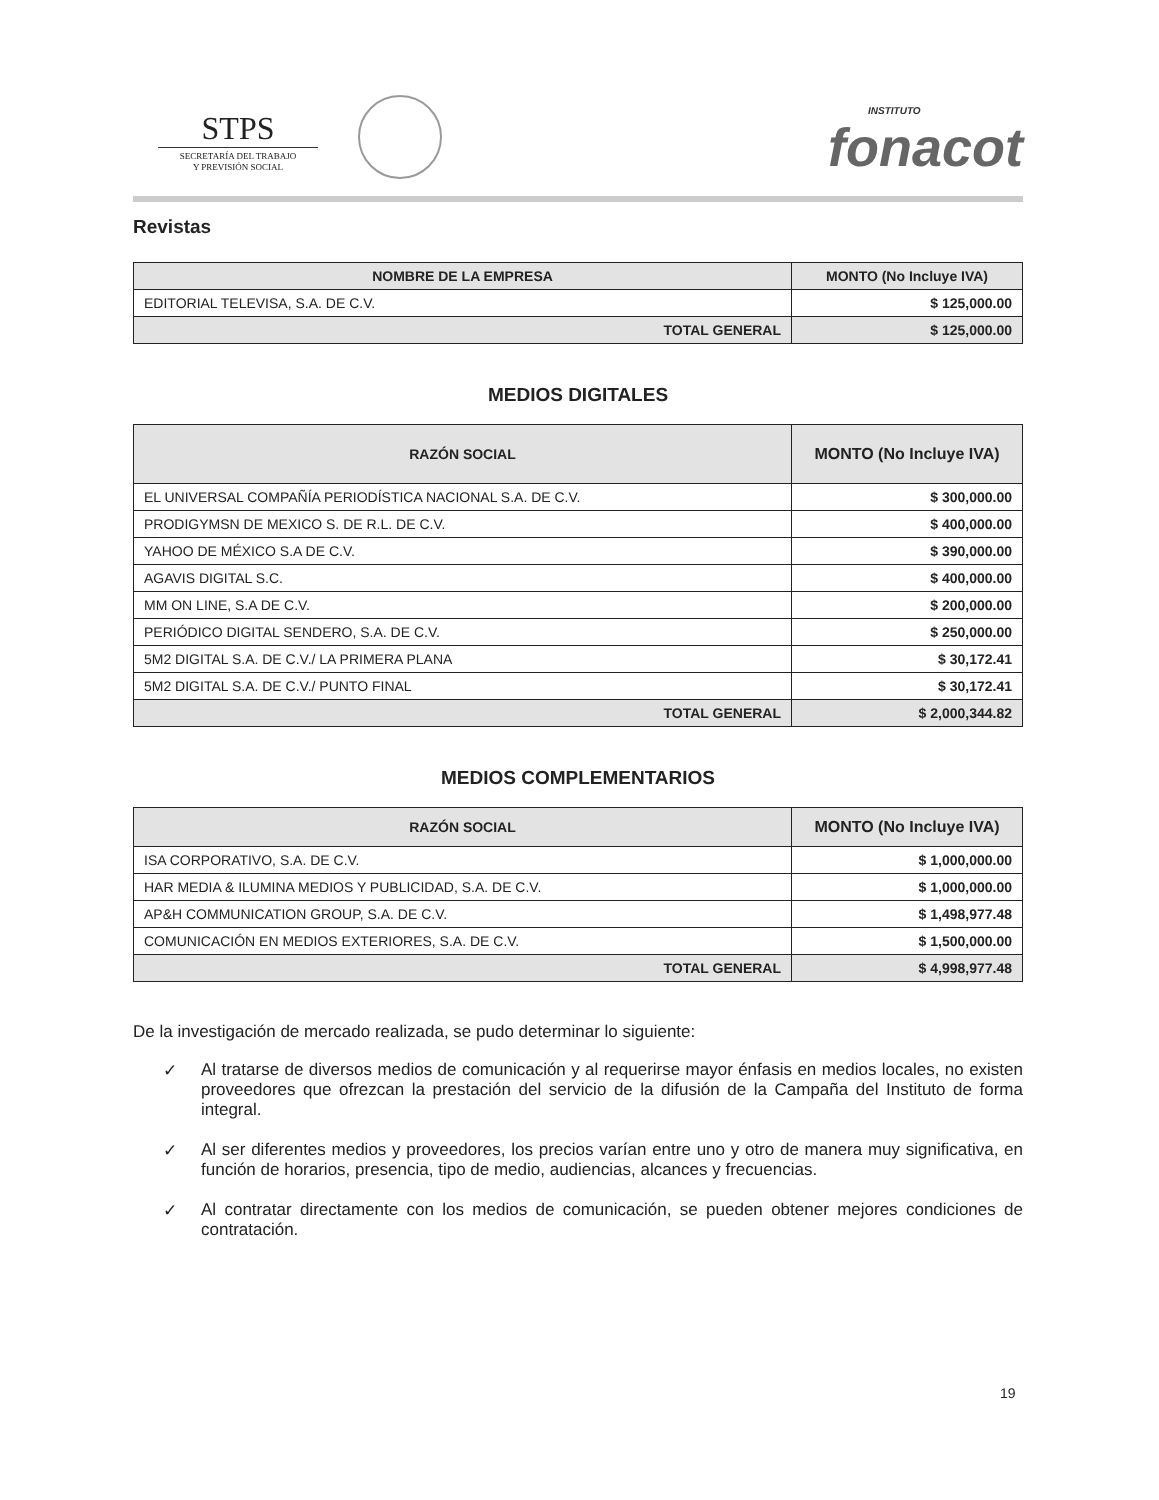STPS
SECRETARÍA DEL TRABAJO
Y PREVISIÓN SOCIAL
INSTITUTO
fonacot
Revistas
| NOMBRE DE LA EMPRESA | MONTO (No Incluye IVA) |
| --- | --- |
| EDITORIAL TELEVISA, S.A. DE C.V. | $ 125,000.00 |
| TOTAL GENERAL | $ 125,000.00 |
MEDIOS DIGITALES
| RAZÓN SOCIAL | MONTO (No Incluye IVA) |
| --- | --- |
| EL UNIVERSAL COMPAÑÍA PERIODÍSTICA NACIONAL S.A. DE C.V. | $ 300,000.00 |
| PRODIGYMSN DE MEXICO S. DE R.L. DE C.V. | $ 400,000.00 |
| YAHOO DE MÉXICO S.A DE C.V. | $ 390,000.00 |
| AGAVIS DIGITAL S.C. | $ 400,000.00 |
| MM ON LINE, S.A DE C.V. | $ 200,000.00 |
| PERIÓDICO DIGITAL SENDERO, S.A. DE C.V. | $ 250,000.00 |
| 5M2 DIGITAL S.A. DE C.V./ LA PRIMERA PLANA | $ 30,172.41 |
| 5M2 DIGITAL S.A. DE C.V./ PUNTO FINAL | $ 30,172.41 |
| TOTAL GENERAL | $ 2,000,344.82 |
MEDIOS COMPLEMENTARIOS
| RAZÓN SOCIAL | MONTO (No Incluye IVA) |
| --- | --- |
| ISA CORPORATIVO, S.A. DE C.V. | $ 1,000,000.00 |
| HAR MEDIA & ILUMINA MEDIOS Y PUBLICIDAD, S.A. DE C.V. | $ 1,000,000.00 |
| AP&H COMMUNICATION GROUP, S.A. DE C.V. | $ 1,498,977.48 |
| COMUNICACIÓN EN MEDIOS EXTERIORES, S.A. DE C.V. | $ 1,500,000.00 |
| TOTAL GENERAL | $ 4,998,977.48 |
De la investigación de mercado realizada, se pudo determinar lo siguiente:
✓ Al tratarse de diversos medios de comunicación y al requerirse mayor énfasis en medios locales, no existen proveedores que ofrezcan la prestación del servicio de la difusión de la Campaña del Instituto de forma integral.
✓ Al ser diferentes medios y proveedores, los precios varían entre uno y otro de manera muy significativa, en función de horarios, presencia, tipo de medio, audiencias, alcances y frecuencias.
✓ Al contratar directamente con los medios de comunicación, se pueden obtener mejores condiciones de contratación.
19